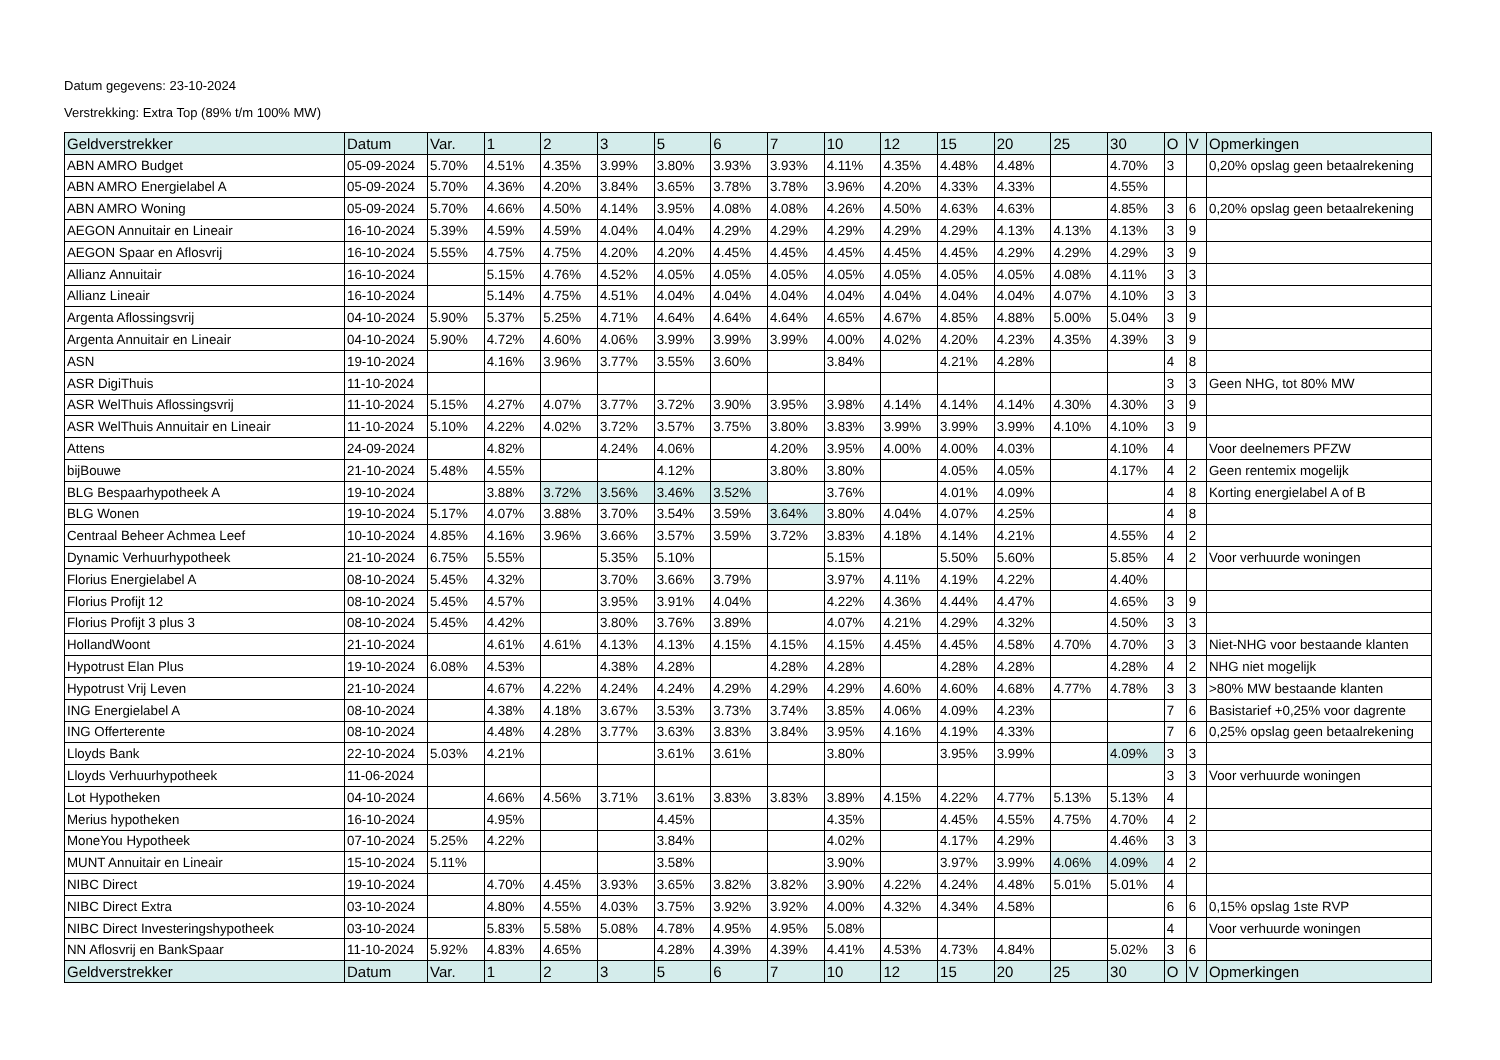Datum gegevens: 23-10-2024
Verstrekking: Extra Top (89% t/m 100% MW)
| Geldverstrekker | Datum | Var. | 1 | 2 | 3 | 5 | 6 | 7 | 10 | 12 | 15 | 20 | 25 | 30 | O | V | Opmerkingen |
| --- | --- | --- | --- | --- | --- | --- | --- | --- | --- | --- | --- | --- | --- | --- | --- | --- | --- |
| ABN AMRO Budget | 05-09-2024 | 5.70% | 4.51% | 4.35% | 3.99% | 3.80% | 3.93% | 3.93% | 4.11% | 4.35% | 4.48% | 4.48% | | 4.70% | 3 | | 0,20% opslag geen betaalrekening |
| ABN AMRO Energielabel A | 05-09-2024 | 5.70% | 4.36% | 4.20% | 3.84% | 3.65% | 3.78% | 3.78% | 3.96% | 4.20% | 4.33% | 4.33% | | 4.55% | | | |
| ABN AMRO Woning | 05-09-2024 | 5.70% | 4.66% | 4.50% | 4.14% | 3.95% | 4.08% | 4.08% | 4.26% | 4.50% | 4.63% | 4.63% | | 4.85% | 3 | 6 | 0,20% opslag geen betaalrekening |
| AEGON Annuitair en Lineair | 16-10-2024 | 5.39% | 4.59% | 4.59% | 4.04% | 4.04% | 4.29% | 4.29% | 4.29% | 4.29% | 4.29% | 4.13% | 4.13% | 4.13% | 3 | 9 | |
| AEGON Spaar en Aflosvrij | 16-10-2024 | 5.55% | 4.75% | 4.75% | 4.20% | 4.20% | 4.45% | 4.45% | 4.45% | 4.45% | 4.45% | 4.29% | 4.29% | 4.29% | 3 | 9 | |
| Allianz Annuitair | 16-10-2024 | | 5.15% | 4.76% | 4.52% | 4.05% | 4.05% | 4.05% | 4.05% | 4.05% | 4.05% | 4.05% | 4.08% | 4.11% | 3 | 3 | |
| Allianz Lineair | 16-10-2024 | | 5.14% | 4.75% | 4.51% | 4.04% | 4.04% | 4.04% | 4.04% | 4.04% | 4.04% | 4.04% | 4.07% | 4.10% | 3 | 3 | |
| Argenta Aflossingsvrij | 04-10-2024 | 5.90% | 5.37% | 5.25% | 4.71% | 4.64% | 4.64% | 4.64% | 4.65% | 4.67% | 4.85% | 4.88% | 5.00% | 5.04% | 3 | 9 | |
| Argenta Annuitair en Lineair | 04-10-2024 | 5.90% | 4.72% | 4.60% | 4.06% | 3.99% | 3.99% | 3.99% | 4.00% | 4.02% | 4.20% | 4.23% | 4.35% | 4.39% | 3 | 9 | |
| ASN | 19-10-2024 | | 4.16% | 3.96% | 3.77% | 3.55% | 3.60% | | 3.84% | | 4.21% | 4.28% | | | 4 | 8 | |
| ASR DigiThuis | 11-10-2024 | | | | | | | | | | | | | | 3 | 3 | Geen NHG, tot 80% MW |
| ASR WelThuis Aflossingsvrij | 11-10-2024 | 5.15% | 4.27% | 4.07% | 3.77% | 3.72% | 3.90% | 3.95% | 3.98% | 4.14% | 4.14% | 4.14% | 4.30% | 4.30% | 3 | 9 | |
| ASR WelThuis Annuitair en Lineair | 11-10-2024 | 5.10% | 4.22% | 4.02% | 3.72% | 3.57% | 3.75% | 3.80% | 3.83% | 3.99% | 3.99% | 3.99% | 4.10% | 4.10% | 3 | 9 | |
| Attens | 24-09-2024 | | 4.82% | | 4.24% | 4.06% | | 4.20% | 3.95% | 4.00% | 4.00% | 4.03% | | 4.10% | 4 | | Voor deelnemers PFZW |
| bijBouwe | 21-10-2024 | 5.48% | 4.55% | | | 4.12% | | 3.80% | 3.80% | | 4.05% | 4.05% | | 4.17% | 4 | 2 | Geen rentemix mogelijk |
| BLG Bespaarhypotheek A | 19-10-2024 | | 3.88% | 3.72% | 3.56% | 3.46% | 3.52% | | 3.76% | | 4.01% | 4.09% | | | 4 | 8 | Korting energielabel A of B |
| BLG Wonen | 19-10-2024 | 5.17% | 4.07% | 3.88% | 3.70% | 3.54% | 3.59% | 3.64% | 3.80% | 4.04% | 4.07% | 4.25% | | | 4 | 8 | |
| Centraal Beheer Achmea Leef | 10-10-2024 | 4.85% | 4.16% | 3.96% | 3.66% | 3.57% | 3.59% | 3.72% | 3.83% | 4.18% | 4.14% | 4.21% | | 4.55% | 4 | 2 | |
| Dynamic Verhuurhypotheek | 21-10-2024 | 6.75% | 5.55% | | 5.35% | 5.10% | | | 5.15% | | 5.50% | 5.60% | | 5.85% | 4 | 2 | Voor verhuurde woningen |
| Florius Energielabel A | 08-10-2024 | 5.45% | 4.32% | | 3.70% | 3.66% | 3.79% | | 3.97% | 4.11% | 4.19% | 4.22% | | 4.40% | | | |
| Florius Profijt 12 | 08-10-2024 | 5.45% | 4.57% | | 3.95% | 3.91% | 4.04% | | 4.22% | 4.36% | 4.44% | 4.47% | | 4.65% | 3 | 9 | |
| Florius Profijt 3 plus 3 | 08-10-2024 | 5.45% | 4.42% | | 3.80% | 3.76% | 3.89% | | 4.07% | 4.21% | 4.29% | 4.32% | | 4.50% | 3 | 3 | |
| HollandWoont | 21-10-2024 | | 4.61% | 4.61% | 4.13% | 4.13% | 4.15% | 4.15% | 4.15% | 4.45% | 4.45% | 4.58% | 4.70% | 4.70% | 3 | 3 | Niet-NHG voor bestaande klanten |
| Hypotrust Elan Plus | 19-10-2024 | 6.08% | 4.53% | | 4.38% | 4.28% | | 4.28% | 4.28% | | 4.28% | 4.28% | | 4.28% | 4 | 2 | NHG niet mogelijk |
| Hypotrust Vrij Leven | 21-10-2024 | | 4.67% | 4.22% | 4.24% | 4.24% | 4.29% | 4.29% | 4.29% | 4.60% | 4.60% | 4.68% | 4.77% | 4.78% | 3 | 3 | >80% MW bestaande klanten |
| ING Energielabel A | 08-10-2024 | | 4.38% | 4.18% | 3.67% | 3.53% | 3.73% | 3.74% | 3.85% | 4.06% | 4.09% | 4.23% | | | 7 | 6 | Basistarief +0,25% voor dagrente |
| ING Offerterente | 08-10-2024 | | 4.48% | 4.28% | 3.77% | 3.63% | 3.83% | 3.84% | 3.95% | 4.16% | 4.19% | 4.33% | | | 7 | 6 | 0,25% opslag geen betaalrekening |
| Lloyds Bank | 22-10-2024 | 5.03% | 4.21% | | | 3.61% | 3.61% | | 3.80% | | 3.95% | 3.99% | | 4.09% | 3 | 3 | |
| Lloyds Verhuurhypotheek | 11-06-2024 | | | | | | | | | | | | | | 3 | 3 | Voor verhuurde woningen |
| Lot Hypotheken | 04-10-2024 | | 4.66% | 4.56% | 3.71% | 3.61% | 3.83% | 3.83% | 3.89% | 4.15% | 4.22% | 4.77% | 5.13% | 5.13% | 4 | | |
| Merius hypotheken | 16-10-2024 | | 4.95% | | | 4.45% | | | 4.35% | | 4.45% | 4.55% | 4.75% | 4.70% | 4 | 2 | |
| MoneYou Hypotheek | 07-10-2024 | 5.25% | 4.22% | | | 3.84% | | | 4.02% | | 4.17% | 4.29% | | 4.46% | 3 | 3 | |
| MUNT Annuitair en Lineair | 15-10-2024 | 5.11% | | | | 3.58% | | | 3.90% | | 3.97% | 3.99% | 4.06% | 4.09% | 4 | 2 | |
| NIBC Direct | 19-10-2024 | | 4.70% | 4.45% | 3.93% | 3.65% | 3.82% | 3.82% | 3.90% | 4.22% | 4.24% | 4.48% | 5.01% | 5.01% | 4 | | |
| NIBC Direct Extra | 03-10-2024 | | 4.80% | 4.55% | 4.03% | 3.75% | 3.92% | 3.92% | 4.00% | 4.32% | 4.34% | 4.58% | | | 6 | 6 | 0,15% opslag 1ste RVP |
| NIBC Direct Investeringshypotheek | 03-10-2024 | | 5.83% | 5.58% | 5.08% | 4.78% | 4.95% | 4.95% | 5.08% | | | | | | 4 | | Voor verhuurde woningen |
| NN Aflosvrij en BankSpaar | 11-10-2024 | 5.92% | 4.83% | 4.65% | | 4.28% | 4.39% | 4.39% | 4.41% | 4.53% | 4.73% | 4.84% | | 5.02% | 3 | 6 | |
| Geldverstrekker | Datum | Var. | 1 | 2 | 3 | 5 | 6 | 7 | 10 | 12 | 15 | 20 | 25 | 30 | O | V | Opmerkingen |